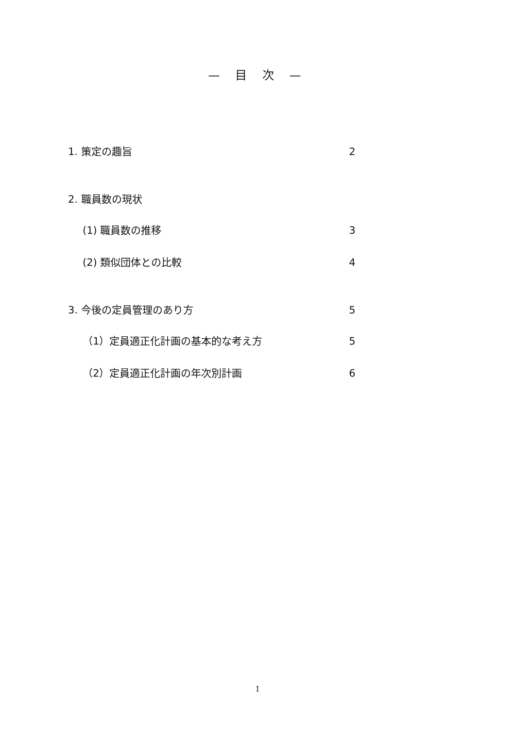— 目 次 —
1. 策定の趣旨 2
2. 職員数の現状
(1) 職員数の推移 3
(2) 類似団体との比較 4
3. 今後の定員管理のあり方 5
（1）定員適正化計画の基本的な考え方 5
（2）定員適正化計画の年次別計画 6
1